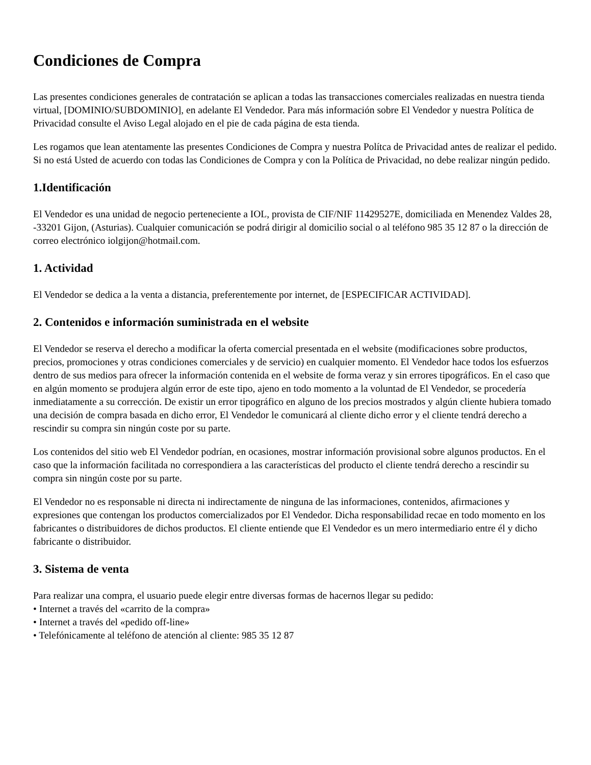Condiciones de Compra
Las presentes condiciones generales de contratación se aplican a todas las transacciones comerciales realizadas en nuestra tienda virtual, [DOMINIO/SUBDOMINIO], en adelante El Vendedor. Para más información sobre El Vendedor y nuestra Política de Privacidad consulte el Aviso Legal alojado en el pie de cada página de esta tienda.
Les rogamos que lean atentamente las presentes Condiciones de Compra y nuestra Polítca de Privacidad antes de realizar el pedido. Si no está Usted de acuerdo con todas las Condiciones de Compra y con la Política de Privacidad, no debe realizar ningún pedido.
1.Identificación
El Vendedor es una unidad de negocio perteneciente a IOL, provista de CIF/NIF 11429527E, domiciliada en Menendez Valdes 28, -33201 Gijon, (Asturias). Cualquier comunicación se podrá dirigir al domicilio social o al teléfono 985 35 12 87 o la dirección de correo electrónico iolgijon@hotmail.com.
1. Actividad
El Vendedor se dedica a la venta a distancia, preferentemente por internet, de [ESPECIFICAR ACTIVIDAD].
2. Contenidos e información suministrada en el website
El Vendedor se reserva el derecho a modificar la oferta comercial presentada en el website (modificaciones sobre productos, precios, promociones y otras condiciones comerciales y de servicio) en cualquier momento. El Vendedor hace todos los esfuerzos dentro de sus medios para ofrecer la información contenida en el website de forma veraz y sin errores tipográficos. En el caso que en algún momento se produjera algún error de este tipo, ajeno en todo momento a la voluntad de El Vendedor, se procedería inmediatamente a su corrección. De existir un error tipográfico en alguno de los precios mostrados y algún cliente hubiera tomado una decisión de compra basada en dicho error, El Vendedor le comunicará al cliente dicho error y el cliente tendrá derecho a rescindir su compra sin ningún coste por su parte.
Los contenidos del sitio web El Vendedor podrían, en ocasiones, mostrar información provisional sobre algunos productos. En el caso que la información facilitada no correspondiera a las características del producto el cliente tendrá derecho a rescindir su compra sin ningún coste por su parte.
El Vendedor no es responsable ni directa ni indirectamente de ninguna de las informaciones, contenidos, afirmaciones y expresiones que contengan los productos comercializados por El Vendedor. Dicha responsabilidad recae en todo momento en los fabricantes o distribuidores de dichos productos. El cliente entiende que El Vendedor es un mero intermediario entre él y dicho fabricante o distribuidor.
3. Sistema de venta
Para realizar una compra, el usuario puede elegir entre diversas formas de hacernos llegar su pedido:
• Internet a través del «carrito de la compra»
• Internet a través del «pedido off-line»
• Telefónicamente al teléfono de atención al cliente: 985 35 12 87